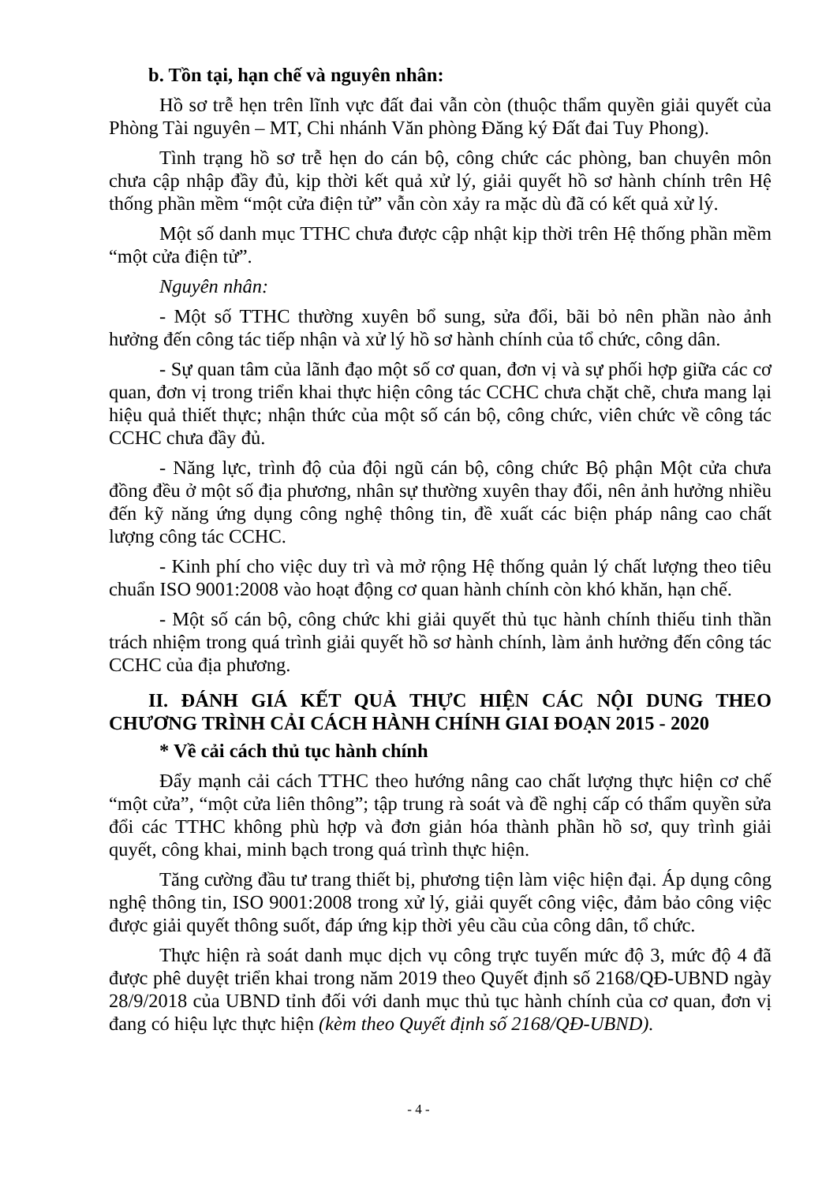b. Tồn tại, hạn chế và nguyên nhân:
Hồ sơ trễ hẹn trên lĩnh vực đất đai vẫn còn (thuộc thẩm quyền giải quyết của Phòng Tài nguyên – MT, Chi nhánh Văn phòng Đăng ký Đất đai Tuy Phong).
Tình trạng hồ sơ trễ hẹn do cán bộ, công chức các phòng, ban chuyên môn chưa cập nhập đầy đủ, kịp thời kết quả xử lý, giải quyết hồ sơ hành chính trên Hệ thống phần mềm “một cửa điện tử” vẫn còn xảy ra mặc dù đã có kết quả xử lý.
Một số danh mục TTHC chưa được cập nhật kịp thời trên Hệ thống phần mềm “một cửa điện tử”.
Nguyên nhân:
- Một số TTHC thường xuyên bổ sung, sửa đổi, bãi bỏ nên phần nào ảnh hưởng đến công tác tiếp nhận và xử lý hồ sơ hành chính của tổ chức, công dân.
- Sự quan tâm của lãnh đạo một số cơ quan, đơn vị và sự phối hợp giữa các cơ quan, đơn vị trong triển khai thực hiện công tác CCHC chưa chặt chẽ, chưa mang lại hiệu quả thiết thực; nhận thức của một số cán bộ, công chức, viên chức về công tác CCHC chưa đầy đủ.
- Năng lực, trình độ của đội ngũ cán bộ, công chức Bộ phận Một cửa chưa đồng đều ở một số địa phương, nhân sự thường xuyên thay đổi, nên ảnh hưởng nhiều đến kỹ năng ứng dụng công nghệ thông tin, đề xuất các biện pháp nâng cao chất lượng công tác CCHC.
- Kinh phí cho việc duy trì và mở rộng Hệ thống quản lý chất lượng theo tiêu chuẩn ISO 9001:2008 vào hoạt động cơ quan hành chính còn khó khăn, hạn chế.
- Một số cán bộ, công chức khi giải quyết thủ tục hành chính thiếu tinh thần trách nhiệm trong quá trình giải quyết hồ sơ hành chính, làm ảnh hưởng đến công tác CCHC của địa phương.
II. ĐÁNH GIÁ KẾT QUẢ THỰC HIỆN CÁC NỘI DUNG THEO CHƯƠNG TRÌNH CẢI CÁCH HÀNH CHÍNH GIAI ĐOẠN 2015 - 2020
* Về cải cách thủ tục hành chính
Đẩy mạnh cải cách TTHC theo hướng nâng cao chất lượng thực hiện cơ chế “một cửa”, “một cửa liên thông”; tập trung rà soát và đề nghị cấp có thẩm quyền sửa đổi các TTHC không phù hợp và đơn giản hóa thành phần hồ sơ, quy trình giải quyết, công khai, minh bạch trong quá trình thực hiện.
Tăng cường đầu tư trang thiết bị, phương tiện làm việc hiện đại. Áp dụng công nghệ thông tin, ISO 9001:2008 trong xử lý, giải quyết công việc, đảm bảo công việc được giải quyết thông suốt, đáp ứng kịp thời yêu cầu của công dân, tổ chức.
Thực hiện rà soát danh mục dịch vụ công trực tuyến mức độ 3, mức độ 4 đã được phê duyệt triển khai trong năm 2019 theo Quyết định số 2168/QĐ-UBND ngày 28/9/2018 của UBND tỉnh đối với danh mục thủ tục hành chính của cơ quan, đơn vị đang có hiệu lực thực hiện (kèm theo Quyết định số 2168/QĐ-UBND).
- 4 -